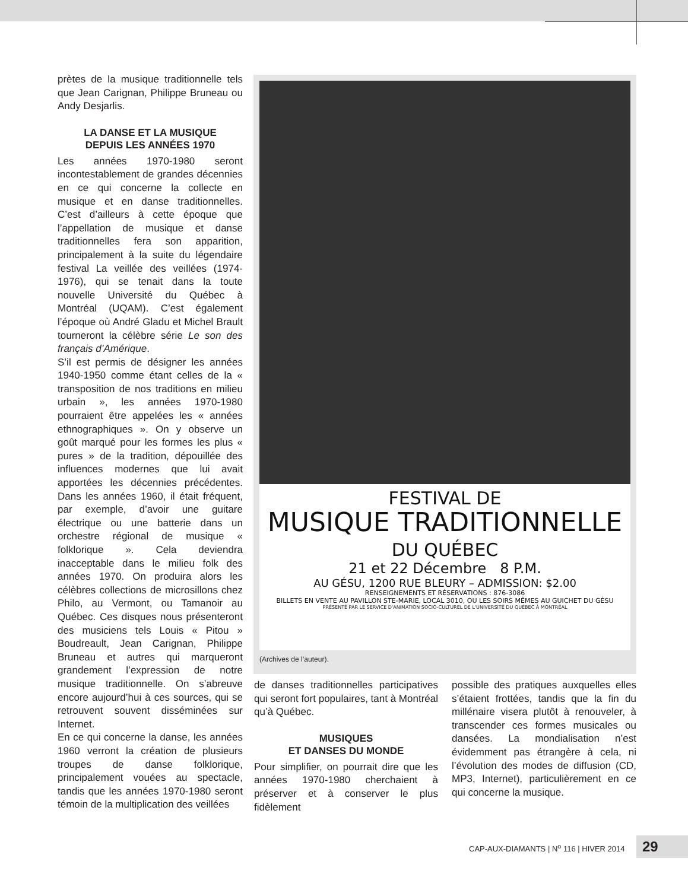prètes de la musique traditionnelle tels que Jean Carignan, Philippe Bruneau ou Andy Desjarlis.
LA DANSE ET LA MUSIQUE
DEPUIS LES ANNÉES 1970
Les années 1970-1980 seront incontestablement de grandes décennies en ce qui concerne la collecte en musique et en danse traditionnelles. C’est d’ailleurs à cette époque que l’appellation de musique et danse traditionnelles fera son apparition, principalement à la suite du légendaire festival La veillée des veillées (1974-1976), qui se tenait dans la toute nouvelle Université du Québec à Montréal (UQAM). C’est également l’époque où André Gladu et Michel Brault tourneront la célèbre série Le son des français d’Amérique.
S’il est permis de désigner les années 1940-1950 comme étant celles de la « transposition de nos traditions en milieu urbain », les années 1970-1980 pourraient être appelées les « années ethnographiques ». On y observe un goût marqué pour les formes les plus « pures » de la tradition, dépouillée des influences modernes que lui avait apportées les décennies précédentes. Dans les années 1960, il était fréquent, par exemple, d’avoir une guitare électrique ou une batterie dans un orchestre régional de musique « folklorique ». Cela deviendra inacceptable dans le milieu folk des années 1970. On produira alors les célèbres collections de microsillons chez Philo, au Vermont, ou Tamanoir au Québec. Ces disques nous présenteront des musiciens tels Louis « Pitou » Boudreault, Jean Carignan, Philippe Bruneau et autres qui marqueront grandement l’expression de notre musique traditionnelle. On s’abreuve encore aujourd’hui à ces sources, qui se retrouvent souvent disséminées sur Internet.
En ce qui concerne la danse, les années 1960 verront la création de plusieurs troupes de danse folklorique, principalement vouées au spectacle, tandis que les années 1970-1980 seront témoin de la multiplication des veillées
FESTIVAL DE
MUSIQUE TRADITIONNELLE
DU QUÉBEC
21 et 22 Décembre 8 P.M.
AU GÉSU, 1200 RUE BLEURY – ADMISSION: $2.00
RENSEIGNEMENTS ET RÉSERVATIONS : 876-3086
BILLETS EN VENTE AU PAVILLON STE-MARIE, LOCAL 3010, OU LES SOIRS MÊMES AU GUICHET DU GÉSU
PRÉSENTÉ PAR LE SERVICE D'ANIMATION SOCIO-CULTUREL DE L'UNIVERSITÉ DU QUÉBEC À MONTRÉAL
(Archives de l’auteur).
de danses traditionnelles participatives qui seront fort populaires, tant à Montréal qu’à Québec.
MUSIQUES
ET DANSES DU MONDE
Pour simplifier, on pourrait dire que les années 1970-1980 cherchaient à préserver et à conserver le plus fidèlement
possible des pratiques auxquelles elles s’étaient frottées, tandis que la fin du millénaire visera plutôt à renouveler, à transcender ces formes musicales ou dansées. La mondialisation n’est évidemment pas étrangère à cela, ni l’évolution des modes de diffusion (CD, MP3, Internet), particulièrement en ce qui concerne la musique.
CAP-AUX-DIAMANTS | N<sup>o</sup> 116 | HIVER 2014
29